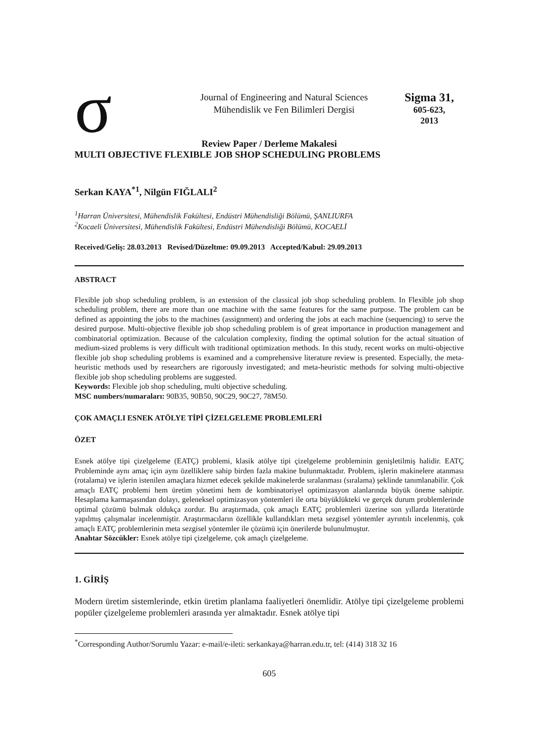σ
Journal of Engineering and Natural Sciences
Mühendislik ve Fen Bilimleri Dergisi
Sigma 31,
605-623,
2013
Review Paper / Derleme Makalesi
MULTI OBJECTIVE FLEXIBLE JOB SHOP SCHEDULING PROBLEMS
Serkan KAYA<sup>*1</sup>, Nilgün FIĞLALI<sup>2</sup>
<sup>1</sup> Harran Üniversitesi, Mühendislik Fakültesi, Endüstri Mühendisliği Bölümü, ŞANLIURFA
<sup>2</sup> Kocaeli Üniversitesi, Mühendislik Fakültesi, Endüstri Mühendisliği Bölümü, KOCAELİ
Received/Geliş: 28.03.2013 Revised/Düzeltme: 09.09.2013 Accepted/Kabul: 29.09.2013
ABSTRACT
Flexible job shop scheduling problem, is an extension of the classical job shop scheduling problem. In Flexible job shop scheduling problem, there are more than one machine with the same features for the same purpose. The problem can be defined as appointing the jobs to the machines (assignment) and ordering the jobs at each machine (sequencing) to serve the desired purpose. Multi-objective flexible job shop scheduling problem is of great importance in production management and combinatorial optimization. Because of the calculation complexity, finding the optimal solution for the actual situation of medium-sized problems is very difficult with traditional optimization methods. In this study, recent works on multi-objective flexible job shop scheduling problems is examined and a comprehensive literature review is presented. Especially, the meta-heuristic methods used by researchers are rigorously investigated; and meta-heuristic methods for solving multi-objective flexible job shop scheduling problems are suggested.
Keywords: Flexible job shop scheduling, multi objective scheduling.
MSC numbers/numaraları: 90B35, 90B50, 90C29, 90C27, 78M50.
ÇOK AMAÇLI ESNEK ATÖLYE TİPİ ÇİZELGELEME PROBLEMLERİ
ÖZET
Esnek atölye tipi çizelgeleme (EATÇ) problemi, klasik atölye tipi çizelgeleme probleminin genişletilmiş halidir. EATÇ Probleminde aynı amaç için aynı özelliklere sahip birden fazla makine bulunmaktadır. Problem, işlerin makinelere atanması (rotalama) ve işlerin istenilen amaçlara hizmet edecek şekilde makinelerde sıralanması (sıralama) şeklinde tanımlanabilir. Çok amaçlı EATÇ problemi hem üretim yönetimi hem de kombinatoriyel optimizasyon alanlarında büyük öneme sahiptir. Hesaplama karmaşasından dolayı, geleneksel optimizasyon yöntemleri ile orta büyüklükteki ve gerçek durum problemlerinde optimal çözümü bulmak oldukça zordur. Bu araştırmada, çok amaçlı EATÇ problemleri üzerine son yıllarda literatürde yapılmış çalışmalar incelenmiştir. Araştırmacıların özellikle kullandıkları meta sezgisel yöntemler ayrıntılı incelenmiş, çok amaçlı EATÇ problemlerinin meta sezgisel yöntemler ile çözümü için önerilerde bulunulmuştur.
Anahtar Sözcükler: Esnek atölye tipi çizelgeleme, çok amaçlı çizelgeleme.
1. GİRİŞ
Modern üretim sistemlerinde, etkin üretim planlama faaliyetleri önemlidir. Atölye tipi çizelgeleme problemi popüler çizelgeleme problemleri arasında yer almaktadır. Esnek atölye tipi
<sup>*</sup> Corresponding Author/Sorumlu Yazar: e-mail/e-ileti: serkankaya@harran.edu.tr, tel: (414) 318 32 16
605